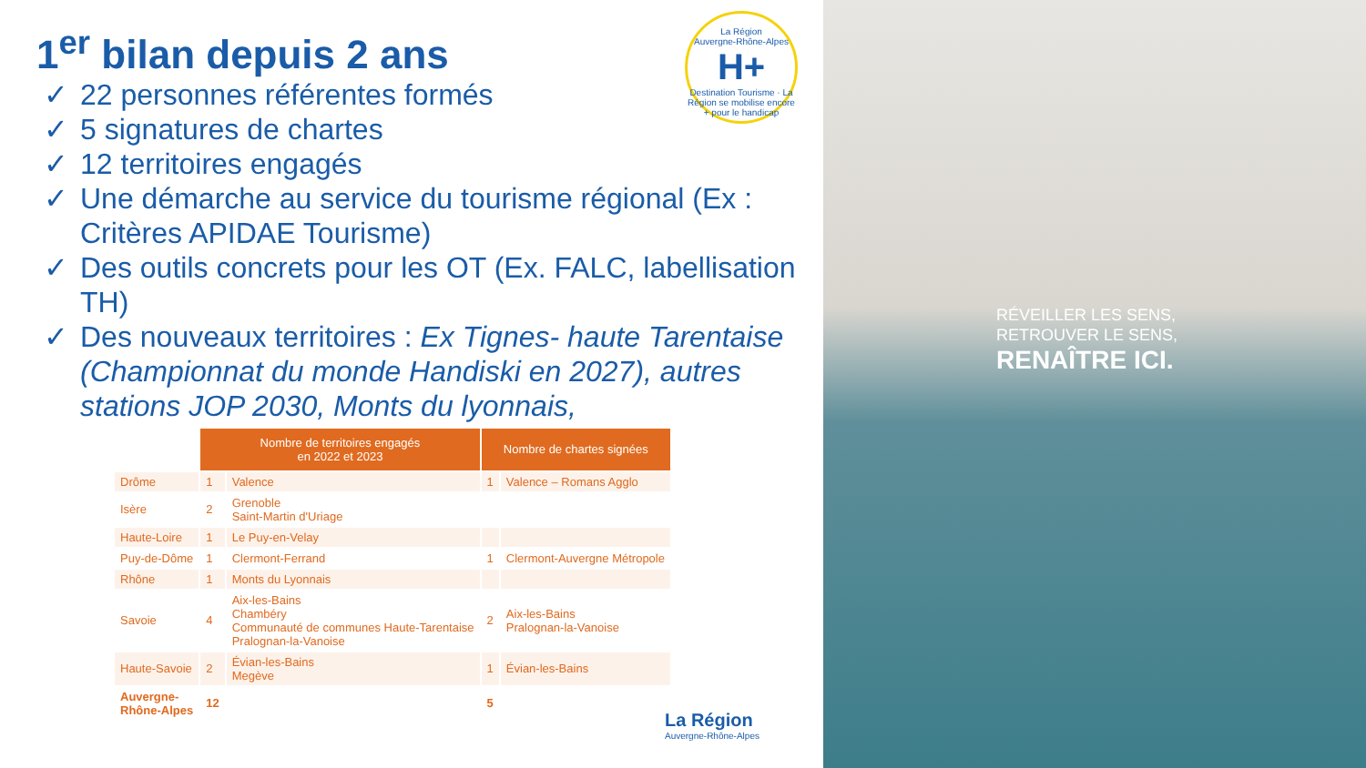1<sup>er</sup> bilan depuis 2 ans
✓ 22 personnes référentes formés
✓ 5 signatures de chartes
✓ 12 territoires engagés
✓ Une démarche au service du tourisme régional (Ex : Critères APIDAE Tourisme)
✓ Des outils concrets pour les OT (Ex. FALC, labellisation TH)
✓ Des nouveaux territoires : Ex Tignes- haute Tarentaise (Championnat du monde Handiski en 2027), autres stations JOP 2030, Monts du lyonnais,
| | Nombre de territoires engagés en 2022 et 2023 | | Nombre de chartes signées | |
| Drôme | 1 | Valence | 1 | Valence – Romans Agglo |
| Isère | 2 | Grenoble Saint-Martin d'Uriage | | |
| Haute-Loire | 1 | Le Puy-en-Velay | | |
| Puy-de-Dôme | 1 | Clermont-Ferrand | 1 | Clermont-Auvergne Métropole |
| Rhône | 1 | Monts du Lyonnais | | |
| Savoie | 4 | Aix-les-Bains Chambéry Communauté de communes Haute-Tarentaise Pralognan-la-Vanoise | 2 | Aix-les-Bains Pralognan-la-Vanoise |
| Haute-Savoie | 2 | Évian-les-Bains Megève | 1 | Évian-les-Bains |
| Auvergne- Rhône-Alpes | 12 | | 5 | |
La Région
Auvergne-Rhône-Alpes
H+
Destination Tourisme · La Région se mobilise encore + pour le handicap
La Région
Auvergne-Rhône-Alpes
RÉVEILLER LES SENS,
RETROUVER LE SENS,
RENAÎTRE ICI.